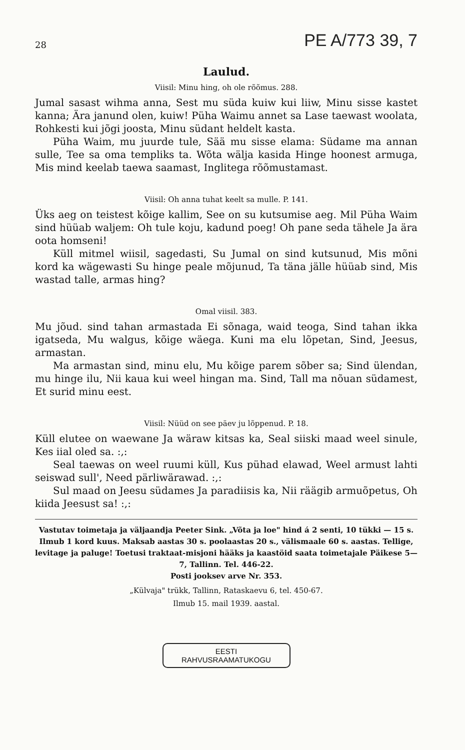28 PE A/773 39, 7
Laulud.
Viisil: Minu hing, oh ole rõõmus. 288.
Jumal sasast wihma anna, Sest mu süda kuiw kui liiw, Minu sisse kastet kanna; Ära janund olen, kuiw! Püha Waimu annet sa Lase taewast woolata, Rohkesti kui jõgi joosta, Minu südant heldelt kasta.
Püha Waim, mu juurde tule, Sää mu sisse elama: Südame ma annan sulle, Tee sa oma templiks ta. Wõta wälja kasida Hinge hoonest armuga, Mis mind keelab taewa saamast, Inglitega rõõmustamast.
Viisil: Oh anna tuhat keelt sa mulle. P. 141.
Üks aeg on teistest kõige kallim, See on su kutsumise aeg. Mil Püha Waim sind hüüab waljem: Oh tule koju, kadund poeg! Oh pane seda tähele Ja ära oota homseni!
Küll mitmel wiisil, sagedasti, Su Jumal on sind kutsunud, Mis mõni kord ka wägewasti Su hinge peale mõjunud, Ta täna jälle hüüab sind, Mis wastad talle, armas hing?
Omal viisil. 383.
Mu jõud. sind tahan armastada Ei sõnaga, waid teoga, Sind tahan ikka igatseda, Mu walgus, kõige wäega. Kuni ma elu lõpetan, Sind, Jeesus, armastan.
Ma armastan sind, minu elu, Mu kõige parem sõber sa; Sind ülendan, mu hinge ilu, Nii kaua kui weel hingan ma. Sind, Tall ma nõuan südamest, Et surid minu eest.
Viisil: Nüüd on see päev ju lõppenud. P. 18.
Küll elutee on waewane Ja wäraw kitsas ka, Seal siiski maad weel sinule, Kes iial oled sa. :,:
Seal taewas on weel ruumi küll, Kus pühad elawad, Weel armust lahti seiswad sull', Need pärliwärawad. :,:
Sul maad on Jeesu südames Ja paradiisis ka, Nii räägib armuõpetus, Oh kiida Jeesust sa! :,:
Vastutav toimetaja ja väljaandja Peeter Sink. „Võta ja loe" hind á 2 senti, 10 tükki — 15 s. Ilmub 1 kord kuus. Maksab aastas 30 s. poolaastas 20 s., välismaale 60 s. aastas. Tellige, levitage ja paluge! Toetusi traktaat-misjoni hääks ja kaastöid saata toimetajale Päikese 5—7, Tallinn. Tel. 446-22.
Posti jooksev arve Nr. 353.
„Külvaja" trükk, Tallinn, Rataskaevu 6, tel. 450-67.
Ilmub 15. mail 1939. aastal.
EESTI
RAHVUSRAAMATUKOGU